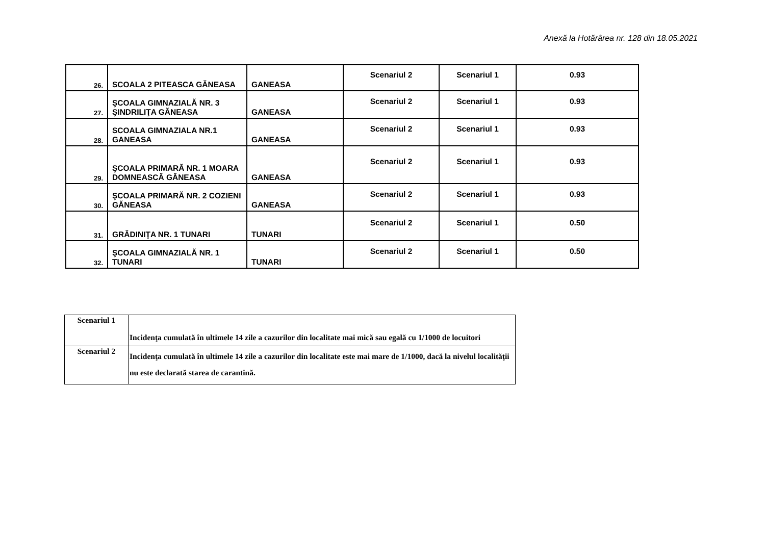Anexă la Hotărârea nr. 128 din 18.05.2021
| 26. | SCOALA 2 PITEASCA GĂNEASA | GANEASA | Scenariul 2 | Scenariul 1 | 0.93 |
| 27. | ŞCOALA GIMNAZIALĂ NR. 3 ŞINDRILIŢA GĂNEASA | GANEASA | Scenariul 2 | Scenariul 1 | 0.93 |
| 28. | SCOALA GIMNAZIALA NR.1 GANEASA | GANEASA | Scenariul 2 | Scenariul 1 | 0.93 |
| 29. | ŞCOALA PRIMARĂ NR. 1 MOARA DOMNEASCĂ GĂNEASA | GANEASA | Scenariul 2 | Scenariul 1 | 0.93 |
| 30. | ŞCOALA PRIMARĂ NR. 2 COZIENI GĂNEASA | GANEASA | Scenariul 2 | Scenariul 1 | 0.93 |
| 31. | GRĂDINIŢA NR. 1 TUNARI | TUNARI | Scenariul 2 | Scenariul 1 | 0.50 |
| 32. | ŞCOALA GIMNAZIALĂ NR. 1 TUNARI | TUNARI | Scenariul 2 | Scenariul 1 | 0.50 |
| Scenariul 1 | Incidenţa cumulată în ultimele 14 zile a cazurilor din localitate mai mică sau egală cu 1/1000 de locuitori |
| Scenariul 2 | Incidenţa cumulată în ultimele 14 zile a cazurilor din localitate este mai mare de 1/1000, dacă la nivelul localităţii nu este declarată starea de carantină. |